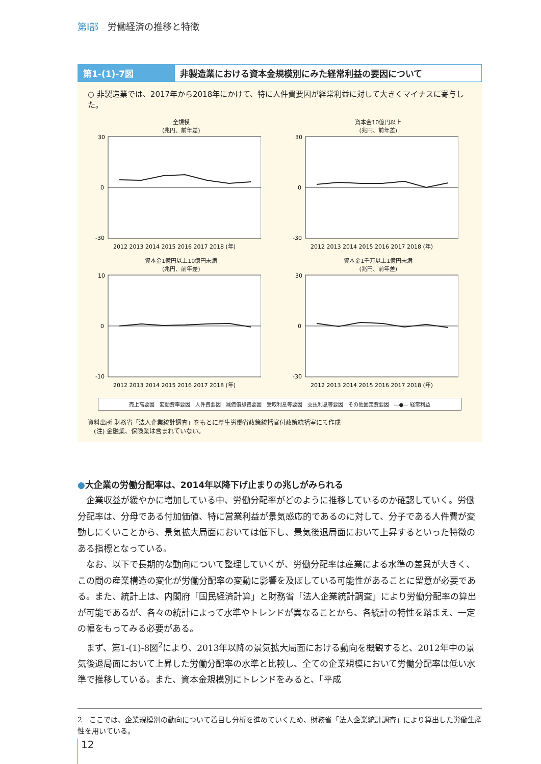第Ⅰ部 労働経済の推移と特徴
第1-(1)-7図 非製造業における資本金規模別にみた経常利益の要因について
○ 非製造業では、2017年から2018年にかけて、特に人件費要因が経常利益に対して大きくマイナスに寄与した。
全規模
(兆円、前年差)
30
0
-30
2012 2013 2014 2015 2016 2017 2018 (年)
資本金10億円以上
(兆円、前年差)
30
0
-30
2012 2013 2014 2015 2016 2017 2018 (年)
資本金1億円以上10億円未満
(兆円、前年差)
10
0
-10
2012 2013 2014 2015 2016 2017 2018 (年)
資本金1千万以上1億円未満
(兆円、前年差)
30
0
-30
2012 2013 2014 2015 2016 2017 2018 (年)
売上高要因 変動費率要因 人件費要因 減価償却費要因 受取利息等要因 支払利息等要因 その他固定費要因 —●— 経常利益
資料出所 財務省「法人企業統計調査」をもとに厚生労働省政策統括官付政策統括室にて作成
　(注) 金融業、保険業は含まれていない。
●大企業の労働分配率は、2014年以降下げ止まりの兆しがみられる
企業収益が緩やかに増加している中、労働分配率がどのように推移しているのか確認していく。労働分配率は、分母である付加価値、特に営業利益が景気感応的であるのに対して、分子である人件費が変動しにくいことから、景気拡大局面においては低下し、景気後退局面において上昇するといった特徴のある指標となっている。
なお、以下で長期的な動向について整理していくが、労働分配率は産業による水準の差異が大きく、この間の産業構造の変化が労働分配率の変動に影響を及ぼしている可能性があることに留意が必要である。また、統計上は、内閣府「国民経済計算」と財務省「法人企業統計調査」により労働分配率の算出が可能であるが、各々の統計によって水準やトレンドが異なることから、各統計の特性を踏まえ、一定の幅をもってみる必要がある。
まず、第1-(1)-8図<sup>2</sup>により、2013年以降の景気拡大局面における動向を概観すると、2012年中の景気後退局面において上昇した労働分配率の水準と比較し、全ての企業規模において労働分配率は低い水準で推移している。また、資本金規模別にトレンドをみると、「平成
2　ここでは、企業規模別の動向について着目し分析を進めていくため、財務省「法人企業統計調査」により算出した労働生産性を用いている。
12